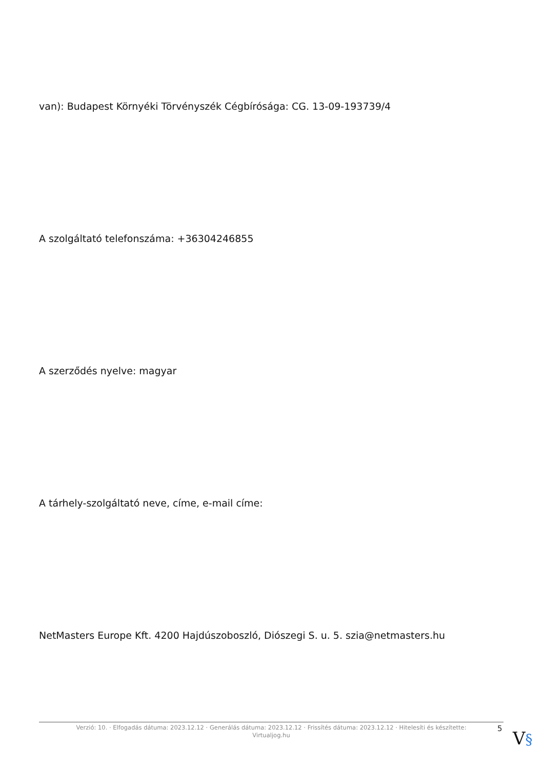van): Budapest Környéki Törvényszék Cégbírósága: CG. 13-09-193739/4
A szolgáltató telefonszáma: +36304246855
A szerződés nyelve: magyar
A tárhely-szolgáltató neve, címe, e-mail címe:
NetMasters Europe Kft. 4200 Hajdúszoboszló, Diószegi S. u. 5. szia@netmasters.hu
Verzió: 10. · Elfogadás dátuma: 2023.12.12 · Generálás dátuma: 2023.12.12 · Frissítés dátuma: 2023.12.12 · Hitelesíti és készítette:
Virtualjog.hu
5 V§